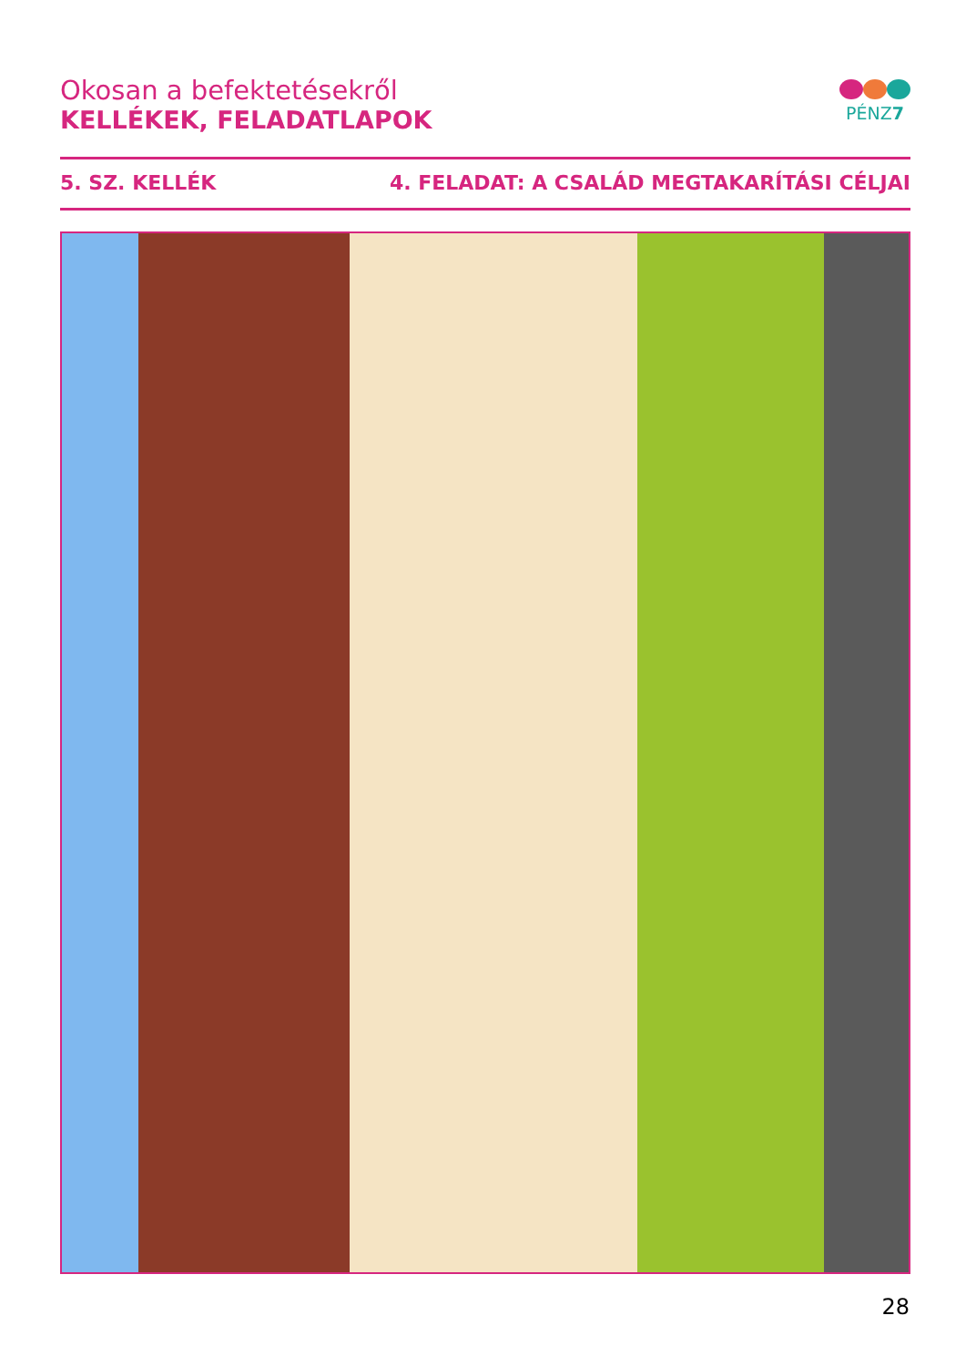Okosan a befektetésekről
KELLÉKEK, FELADATLAPOK
PÉNZ7
5. SZ. KELLÉK 4. FELADAT: A CSALÁD MEGTAKARÍTÁSI CÉLJAI
28